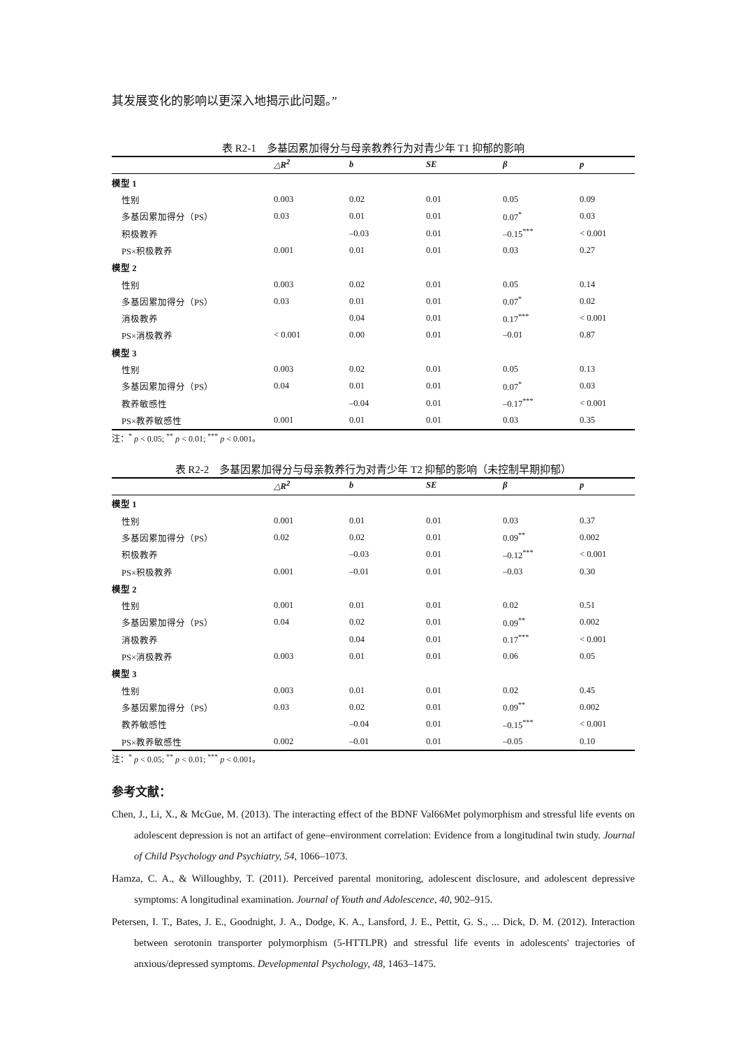其发展变化的影响以更深入地揭示此问题。”
表 R2-1　多基因累加得分与母亲教养行为对青少年 T1 抑郁的影响
| | △R<sup>2</sup> | b | SE | β | p |
| --- | --- | --- | --- | --- | --- |
| 模型 1 | | | | | |
| 性别 | 0.003 | 0.02 | 0.01 | 0.05 | 0.09 |
| 多基因累加得分（PS） | 0.03 | 0.01 | 0.01 | 0.07<sup>*</sup> | 0.03 |
| 积极教养 | | –0.03 | 0.01 | –0.15<sup>***</sup> | < 0.001 |
| PS×积极教养 | 0.001 | 0.01 | 0.01 | 0.03 | 0.27 |
| 模型 2 | | | | | |
| 性别 | 0.003 | 0.02 | 0.01 | 0.05 | 0.14 |
| 多基因累加得分（PS） | 0.03 | 0.01 | 0.01 | 0.07<sup>*</sup> | 0.02 |
| 消极教养 | | 0.04 | 0.01 | 0.17<sup>***</sup> | < 0.001 |
| PS×消极教养 | < 0.001 | 0.00 | 0.01 | –0.01 | 0.87 |
| 模型 3 | | | | | |
| 性别 | 0.003 | 0.02 | 0.01 | 0.05 | 0.13 |
| 多基因累加得分（PS） | 0.04 | 0.01 | 0.01 | 0.07<sup>*</sup> | 0.03 |
| 教养敏感性 | | –0.04 | 0.01 | –0.17<sup>***</sup> | < 0.001 |
| PS×教养敏感性 | 0.001 | 0.01 | 0.01 | 0.03 | 0.35 |
注：<sup>*</sup> p < 0.05; <sup>**</sup> p < 0.01; <sup>***</sup> p < 0.001。
表 R2-2　多基因累加得分与母亲教养行为对青少年 T2 抑郁的影响（未控制早期抑郁）
| | △R<sup>2</sup> | b | SE | β | p |
| --- | --- | --- | --- | --- | --- |
| 模型 1 | | | | | |
| 性别 | 0.001 | 0.01 | 0.01 | 0.03 | 0.37 |
| 多基因累加得分（PS） | 0.02 | 0.02 | 0.01 | 0.09<sup>**</sup> | 0.002 |
| 积极教养 | | –0.03 | 0.01 | –0.12<sup>***</sup> | < 0.001 |
| PS×积极教养 | 0.001 | –0.01 | 0.01 | –0.03 | 0.30 |
| 模型 2 | | | | | |
| 性别 | 0.001 | 0.01 | 0.01 | 0.02 | 0.51 |
| 多基因累加得分（PS） | 0.04 | 0.02 | 0.01 | 0.09<sup>**</sup> | 0.002 |
| 消极教养 | | 0.04 | 0.01 | 0.17<sup>***</sup> | < 0.001 |
| PS×消极教养 | 0.003 | 0.01 | 0.01 | 0.06 | 0.05 |
| 模型 3 | | | | | |
| 性别 | 0.003 | 0.01 | 0.01 | 0.02 | 0.45 |
| 多基因累加得分（PS） | 0.03 | 0.02 | 0.01 | 0.09<sup>**</sup> | 0.002 |
| 教养敏感性 | | –0.04 | 0.01 | –0.15<sup>***</sup> | < 0.001 |
| PS×教养敏感性 | 0.002 | –0.01 | 0.01 | –0.05 | 0.10 |
注：<sup>*</sup> p < 0.05; <sup>**</sup> p < 0.01; <sup>***</sup> p < 0.001。
参考文献：
Chen, J., Li, X., & McGue, M. (2013). The interacting effect of the BDNF Val66Met polymorphism and stressful life events on adolescent depression is not an artifact of gene–environment correlation: Evidence from a longitudinal twin study. Journal of Child Psychology and Psychiatry, 54, 1066–1073.
Hamza, C. A., & Willoughby, T. (2011). Perceived parental monitoring, adolescent disclosure, and adolescent depressive symptoms: A longitudinal examination. Journal of Youth and Adolescence, 40, 902–915.
Petersen, I. T., Bates, J. E., Goodnight, J. A., Dodge, K. A., Lansford, J. E., Pettit, G. S., ... Dick, D. M. (2012). Interaction between serotonin transporter polymorphism (5-HTTLPR) and stressful life events in adolescents' trajectories of anxious/depressed symptoms. Developmental Psychology, 48, 1463–1475.